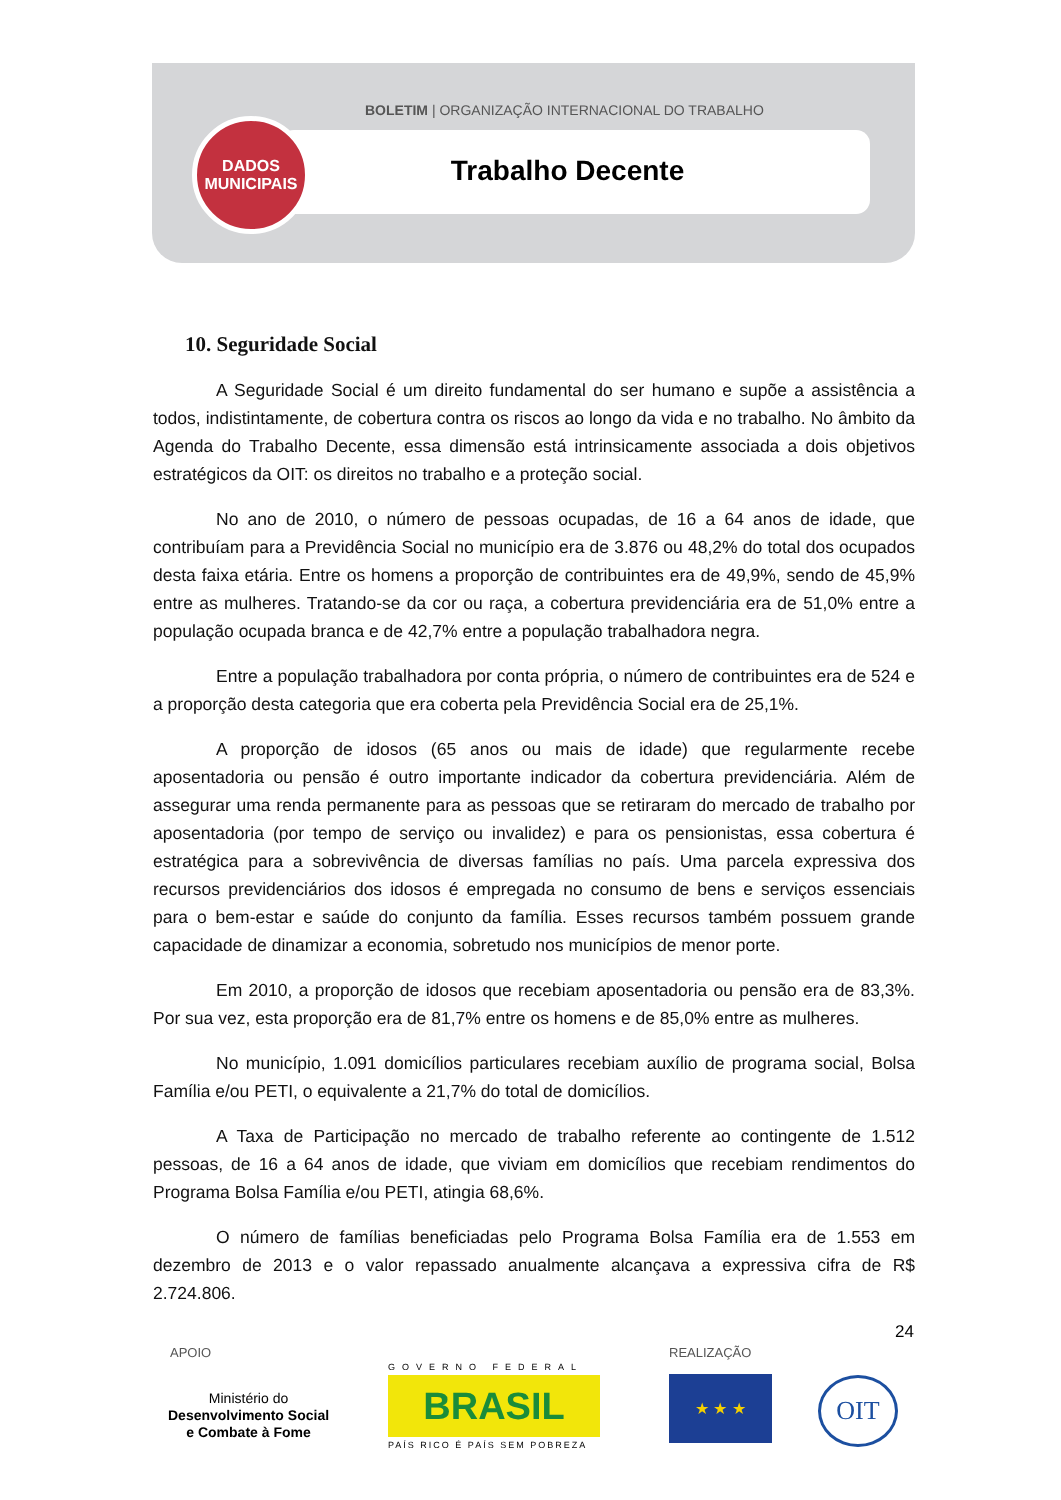BOLETIM | ORGANIZAÇÃO INTERNACIONAL DO TRABALHO
Trabalho Decente
DADOS
MUNICIPAIS
10. Seguridade Social
A Seguridade Social é um direito fundamental do ser humano e supõe a assistência a todos, indistintamente, de cobertura contra os riscos ao longo da vida e no trabalho. No âmbito da Agenda do Trabalho Decente, essa dimensão está intrinsicamente associada a dois objetivos estratégicos da OIT: os direitos no trabalho e a proteção social.
No ano de 2010, o número de pessoas ocupadas, de 16 a 64 anos de idade, que contribuíam para a Previdência Social no município era de 3.876 ou 48,2% do total dos ocupados desta faixa etária. Entre os homens a proporção de contribuintes era de 49,9%, sendo de 45,9% entre as mulheres. Tratando-se da cor ou raça, a cobertura previdenciária era de 51,0% entre a população ocupada branca e de 42,7% entre a população trabalhadora negra.
Entre a população trabalhadora por conta própria, o número de contribuintes era de 524 e a proporção desta categoria que era coberta pela Previdência Social era de 25,1%.
A proporção de idosos (65 anos ou mais de idade) que regularmente recebe aposentadoria ou pensão é outro importante indicador da cobertura previdenciária. Além de assegurar uma renda permanente para as pessoas que se retiraram do mercado de trabalho por aposentadoria (por tempo de serviço ou invalidez) e para os pensionistas, essa cobertura é estratégica para a sobrevivência de diversas famílias no país. Uma parcela expressiva dos recursos previdenciários dos idosos é empregada no consumo de bens e serviços essenciais para o bem-estar e saúde do conjunto da família. Esses recursos também possuem grande capacidade de dinamizar a economia, sobretudo nos municípios de menor porte.
Em 2010, a proporção de idosos que recebiam aposentadoria ou pensão era de 83,3%. Por sua vez, esta proporção era de 81,7% entre os homens e de 85,0% entre as mulheres.
No município, 1.091 domicílios particulares recebiam auxílio de programa social, Bolsa Família e/ou PETI, o equivalente a 21,7% do total de domicílios.
A Taxa de Participação no mercado de trabalho referente ao contingente de 1.512 pessoas, de 16 a 64 anos de idade, que viviam em domicílios que recebiam rendimentos do Programa Bolsa Família e/ou PETI, atingia 68,6%.
O número de famílias beneficiadas pelo Programa Bolsa Família era de 1.553 em dezembro de 2013 e o valor repassado anualmente alcançava a expressiva cifra de R$ 2.724.806.
24
APOIO REALIZAÇÃO
Ministério do
Desenvolvimento Social
e Combate à Fome
BRASIL
GOVERNO FEDERAL
PAÍS RICO É PAÍS SEM POBREZA
★ ★ ★ OIT